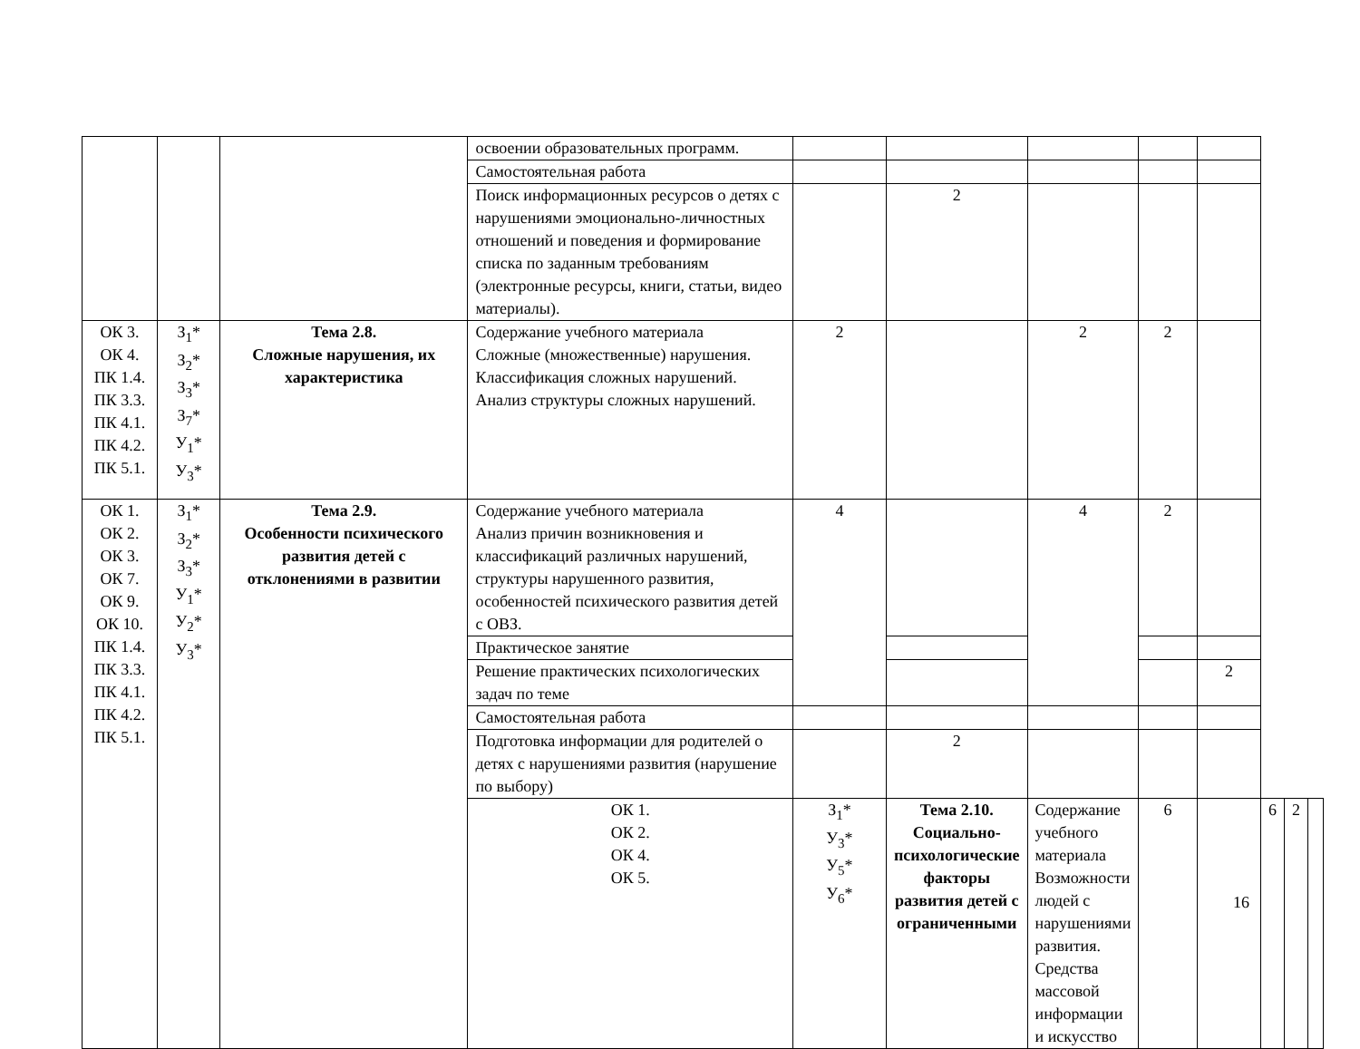| | | | освоении образовательных программ. | | | | | | | | |
| | | | Самостоятельная работа | | | | | | | | |
| | | | Поиск информационных ресурсов о детях с нарушениями эмоционально-личностных отношений и поведения и формирование списка по заданным требованиям (электронные ресурсы, книги, статьи, видео материалы). | | 2 | | | | | | |
| ОК 3. ОК 4. ПК 1.4. ПК 3.3. ПК 4.1. ПК 4.2. ПК 5.1. | З<sub>1</sub>* З<sub>2</sub>* З<sub>3</sub>* З<sub>7</sub>* У<sub>1</sub>* У<sub>3</sub>* | Тема 2.8. Сложные нарушения, их характеристика | Содержание учебного материала Сложные (множественные) нарушения. Классификация сложных нарушений. Анализ структуры сложных нарушений. | 2 | | 2 | 2 | | | | |
| ОК 1. ОК 2. ОК 3. ОК 7. ОК 9. ОК 10. ПК 1.4. ПК 3.3. ПК 4.1. ПК 4.2. ПК 5.1. | З<sub>1</sub>* З<sub>2</sub>* З<sub>3</sub>* У<sub>1</sub>* У<sub>2</sub>* У<sub>3</sub>* | Тема 2.9. Особенности психического развития детей с отклонениями в развитии | Содержание учебного материала Анализ причин возникновения и классификаций различных нарушений, структуры нарушенного развития, особенностей психического развития детей с ОВЗ. | 4 | | 4 | 2 | | | | |
| | | | Практическое занятие | | | | | | | | |
| | | | Решение практических психологических задач по теме | | | | | 2 | | | |
| | | | Самостоятельная работа | | | | | | | | |
| | | | Подготовка информации для родителей о детях с нарушениями развития (нарушение по выбору) | | 2 | | | | | | |
| | | | ОК 1. ОК 2. ОК 4. ОК 5. | З<sub>1</sub>* У<sub>3</sub>* У<sub>5</sub>* У<sub>6</sub>* | Тема 2.10. Социально-психологические факторы развития детей с ограниченными | Содержание учебного материала Возможности людей с нарушениями развития. Средства массовой информации и искусство | 6 | | 6 | 2 | |
16